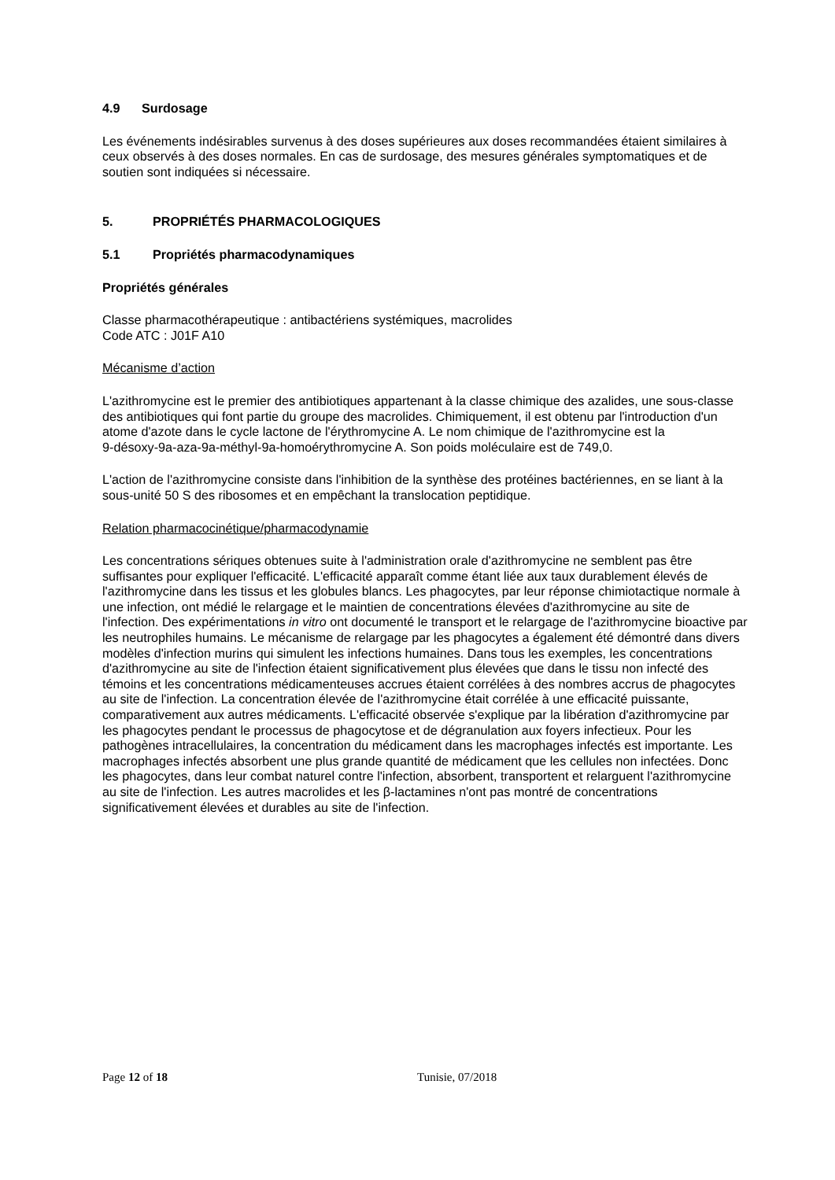4.9 Surdosage
Les événements indésirables survenus à des doses supérieures aux doses recommandées étaient similaires à ceux observés à des doses normales. En cas de surdosage, des mesures générales symptomatiques et de soutien sont indiquées si nécessaire.
5. PROPRIÉTÉS PHARMACOLOGIQUES
5.1 Propriétés pharmacodynamiques
Propriétés générales
Classe pharmacothérapeutique : antibactériens systémiques, macrolides
Code ATC : J01F A10
Mécanisme d’action
L'azithromycine est le premier des antibiotiques appartenant à la classe chimique des azalides, une sous-classe des antibiotiques qui font partie du groupe des macrolides. Chimiquement, il est obtenu par l'introduction d'un atome d'azote dans le cycle lactone de l'érythromycine A. Le nom chimique de l'azithromycine est la
9-désoxy-9a-aza-9a-méthyl-9a-homoérythromycine A. Son poids moléculaire est de 749,0.
L'action de l'azithromycine consiste dans l'inhibition de la synthèse des protéines bactériennes, en se liant à la sous-unité 50 S des ribosomes et en empêchant la translocation peptidique.
Relation pharmacocinétique/pharmacodynamie
Les concentrations sériques obtenues suite à l'administration orale d'azithromycine ne semblent pas être suffisantes pour expliquer l'efficacité. L'efficacité apparaît comme étant liée aux taux durablement élevés de l'azithromycine dans les tissus et les globules blancs. Les phagocytes, par leur réponse chimiotactique normale à une infection, ont médié le relargage et le maintien de concentrations élevées d'azithromycine au site de l'infection. Des expérimentations in vitro ont documenté le transport et le relargage de l'azithromycine bioactive par les neutrophiles humains. Le mécanisme de relargage par les phagocytes a également été démontré dans divers modèles d'infection murins qui simulent les infections humaines. Dans tous les exemples, les concentrations d'azithromycine au site de l'infection étaient significativement plus élevées que dans le tissu non infecté des témoins et les concentrations médicamenteuses accrues étaient corrélées à des nombres accrus de phagocytes au site de l'infection. La concentration élevée de l'azithromycine était corrélée à une efficacité puissante, comparativement aux autres médicaments. L'efficacité observée s'explique par la libération d'azithromycine par les phagocytes pendant le processus de phagocytose et de dégranulation aux foyers infectieux. Pour les pathogènes intracellulaires, la concentration du médicament dans les macrophages infectés est importante. Les macrophages infectés absorbent une plus grande quantité de médicament que les cellules non infectées. Donc les phagocytes, dans leur combat naturel contre l'infection, absorbent, transportent et relarguent l'azithromycine au site de l'infection. Les autres macrolides et les β-lactamines n'ont pas montré de concentrations significativement élevées et durables au site de l'infection.
Page 12 of 18 Tunisie, 07/2018